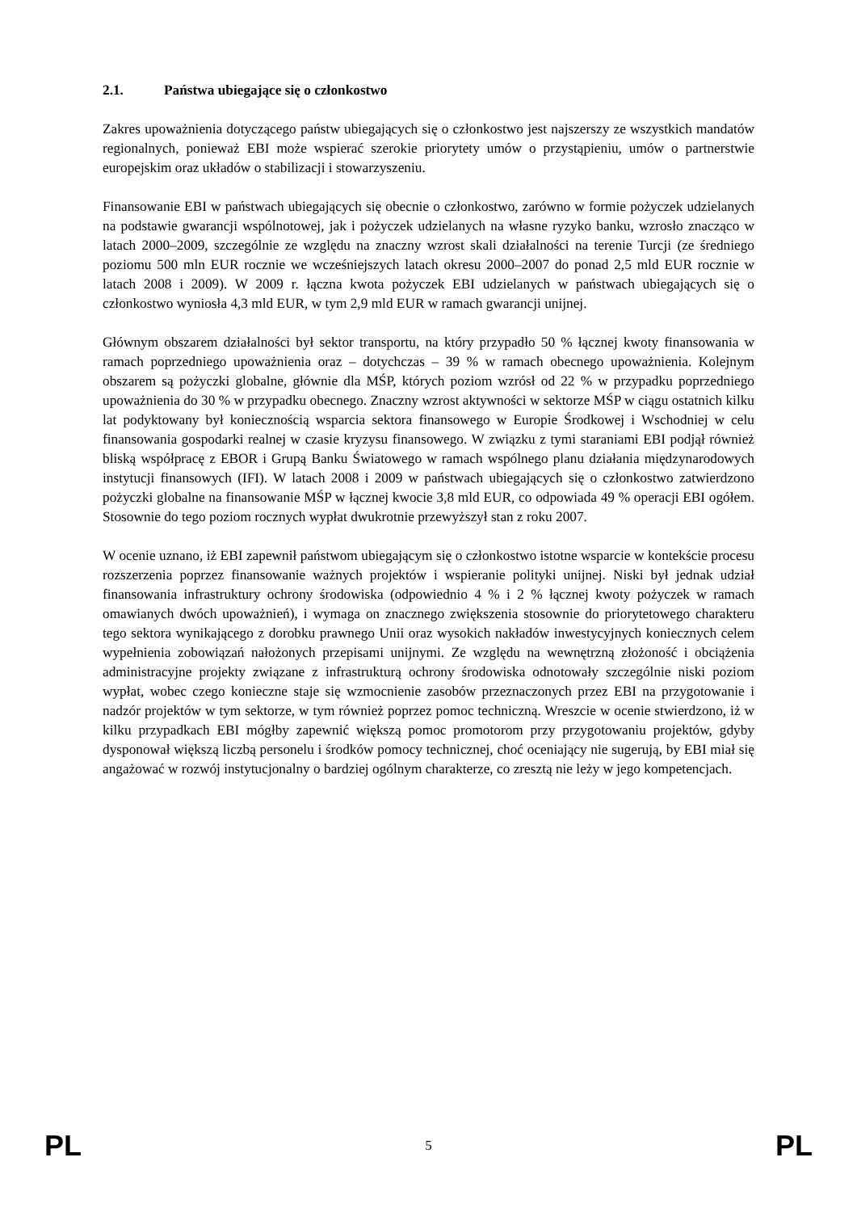2.1. Państwa ubiegające się o członkostwo
Zakres upoważnienia dotyczącego państw ubiegających się o członkostwo jest najszerszy ze wszystkich mandatów regionalnych, ponieważ EBI może wspierać szerokie priorytety umów o przystąpieniu, umów o partnerstwie europejskim oraz układów o stabilizacji i stowarzyszeniu.
Finansowanie EBI w państwach ubiegających się obecnie o członkostwo, zarówno w formie pożyczek udzielanych na podstawie gwarancji wspólnotowej, jak i pożyczek udzielanych na własne ryzyko banku, wzrosło znacząco w latach 2000–2009, szczególnie ze względu na znaczny wzrost skali działalności na terenie Turcji (ze średniego poziomu 500 mln EUR rocznie we wcześniejszych latach okresu 2000–2007 do ponad 2,5 mld EUR rocznie w latach 2008 i 2009). W 2009 r. łączna kwota pożyczek EBI udzielanych w państwach ubiegających się o członkostwo wyniosła 4,3 mld EUR, w tym 2,9 mld EUR w ramach gwarancji unijnej.
Głównym obszarem działalności był sektor transportu, na który przypadło 50 % łącznej kwoty finansowania w ramach poprzedniego upoważnienia oraz – dotychczas – 39 % w ramach obecnego upoważnienia. Kolejnym obszarem są pożyczki globalne, głównie dla MŚP, których poziom wzrósł od 22 % w przypadku poprzedniego upoważnienia do 30 % w przypadku obecnego. Znaczny wzrost aktywności w sektorze MŚP w ciągu ostatnich kilku lat podyktowany był koniecznością wsparcia sektora finansowego w Europie Środkowej i Wschodniej w celu finansowania gospodarki realnej w czasie kryzysu finansowego. W związku z tymi staraniami EBI podjął również bliską współpracę z EBOR i Grupą Banku Światowego w ramach wspólnego planu działania międzynarodowych instytucji finansowych (IFI). W latach 2008 i 2009 w państwach ubiegających się o członkostwo zatwierdzono pożyczki globalne na finansowanie MŚP w łącznej kwocie 3,8 mld EUR, co odpowiada 49 % operacji EBI ogółem. Stosownie do tego poziom rocznych wypłat dwukrotnie przewyższył stan z roku 2007.
W ocenie uznano, iż EBI zapewnił państwom ubiegającym się o członkostwo istotne wsparcie w kontekście procesu rozszerzenia poprzez finansowanie ważnych projektów i wspieranie polityki unijnej. Niski był jednak udział finansowania infrastruktury ochrony środowiska (odpowiednio 4 % i 2 % łącznej kwoty pożyczek w ramach omawianych dwóch upoważnień), i wymaga on znacznego zwiększenia stosownie do priorytetowego charakteru tego sektora wynikającego z dorobku prawnego Unii oraz wysokich nakładów inwestycyjnych koniecznych celem wypełnienia zobowiązań nałożonych przepisami unijnymi. Ze względu na wewnętrzną złożoność i obciążenia administracyjne projekty związane z infrastrukturą ochrony środowiska odnotowały szczególnie niski poziom wypłat, wobec czego konieczne staje się wzmocnienie zasobów przeznaczonych przez EBI na przygotowanie i nadzór projektów w tym sektorze, w tym również poprzez pomoc techniczną. Wreszcie w ocenie stwierdzono, iż w kilku przypadkach EBI mógłby zapewnić większą pomoc promotorom przy przygotowaniu projektów, gdyby dysponował większą liczbą personelu i środków pomocy technicznej, choć oceniający nie sugerują, by EBI miał się angażować w rozwój instytucjonalny o bardziej ogólnym charakterze, co zresztą nie leży w jego kompetencjach.
PL 5 PL